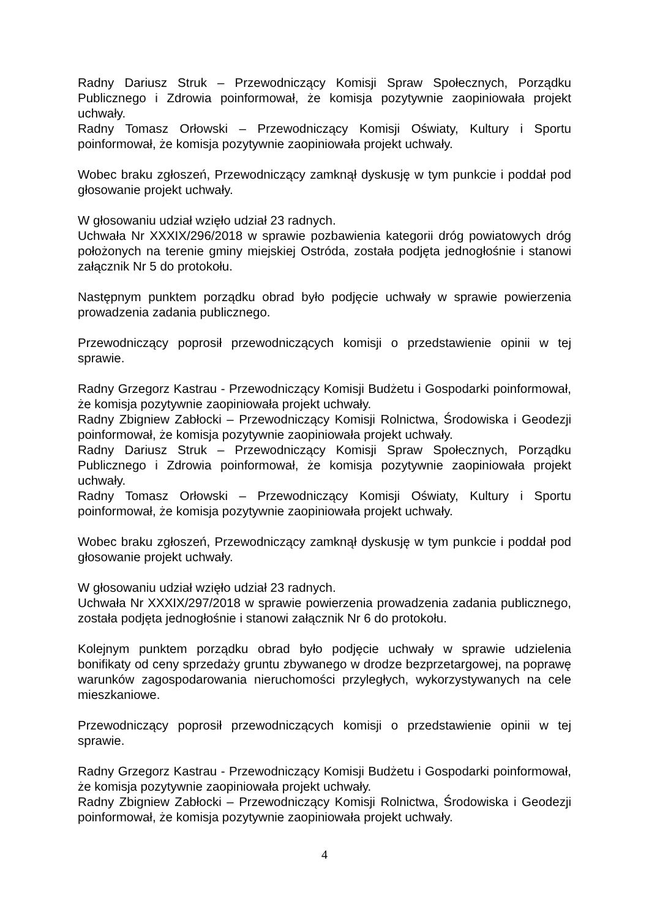Radny Dariusz Struk – Przewodniczący Komisji Spraw Społecznych, Porządku Publicznego i Zdrowia poinformował, że komisja pozytywnie zaopiniowała projekt uchwały.
Radny Tomasz Orłowski – Przewodniczący Komisji Oświaty, Kultury i Sportu poinformował, że komisja pozytywnie zaopiniowała projekt uchwały.
Wobec braku zgłoszeń, Przewodniczący zamknął dyskusję w tym punkcie i poddał pod głosowanie projekt uchwały.
W głosowaniu udział wzięło udział 23 radnych.
Uchwała Nr XXXIX/296/2018 w sprawie pozbawienia kategorii dróg powiatowych dróg położonych na terenie gminy miejskiej Ostróda, została podjęta jednogłośnie i stanowi załącznik Nr 5 do protokołu.
Następnym punktem porządku obrad było podjęcie uchwały w sprawie powierzenia prowadzenia zadania publicznego.
Przewodniczący poprosił przewodniczących komisji o przedstawienie opinii w tej sprawie.
Radny Grzegorz Kastrau - Przewodniczący Komisji Budżetu i Gospodarki poinformował, że komisja pozytywnie zaopiniowała projekt uchwały.
Radny Zbigniew Zabłocki – Przewodniczący Komisji Rolnictwa, Środowiska i Geodezji poinformował, że komisja pozytywnie zaopiniowała projekt uchwały.
Radny Dariusz Struk – Przewodniczący Komisji Spraw Społecznych, Porządku Publicznego i Zdrowia poinformował, że komisja pozytywnie zaopiniowała projekt uchwały.
Radny Tomasz Orłowski – Przewodniczący Komisji Oświaty, Kultury i Sportu poinformował, że komisja pozytywnie zaopiniowała projekt uchwały.
Wobec braku zgłoszeń, Przewodniczący zamknął dyskusję w tym punkcie i poddał pod głosowanie projekt uchwały.
W głosowaniu udział wzięło udział 23 radnych.
Uchwała Nr XXXIX/297/2018 w sprawie powierzenia prowadzenia zadania publicznego, została podjęta jednogłośnie i stanowi załącznik Nr 6 do protokołu.
Kolejnym punktem porządku obrad było podjęcie uchwały w sprawie udzielenia bonifikaty od ceny sprzedaży gruntu zbywanego w drodze bezprzetargowej, na poprawę warunków zagospodarowania nieruchomości przyległych, wykorzystywanych na cele mieszkaniowe.
Przewodniczący poprosił przewodniczących komisji o przedstawienie opinii w tej sprawie.
Radny Grzegorz Kastrau - Przewodniczący Komisji Budżetu i Gospodarki poinformował, że komisja pozytywnie zaopiniowała projekt uchwały.
Radny Zbigniew Zabłocki – Przewodniczący Komisji Rolnictwa, Środowiska i Geodezji poinformował, że komisja pozytywnie zaopiniowała projekt uchwały.
4